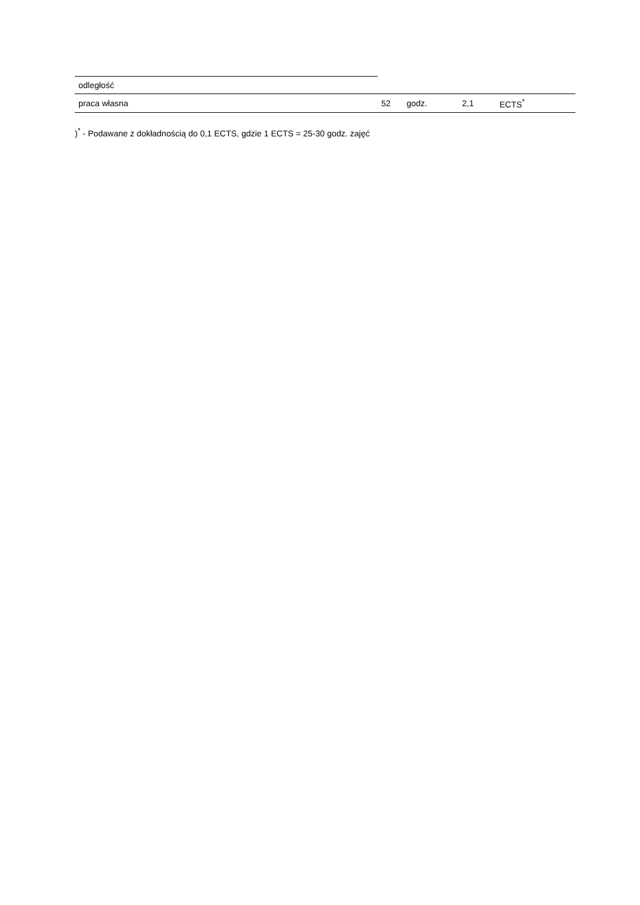| odległość | | | | |
| praca własna | 52 | godz. | 2,1 | ECTS<sup>*</sup> |
)<sup>*</sup> - Podawane z dokładnością do 0,1 ECTS, gdzie 1 ECTS = 25-30 godz. zajęć